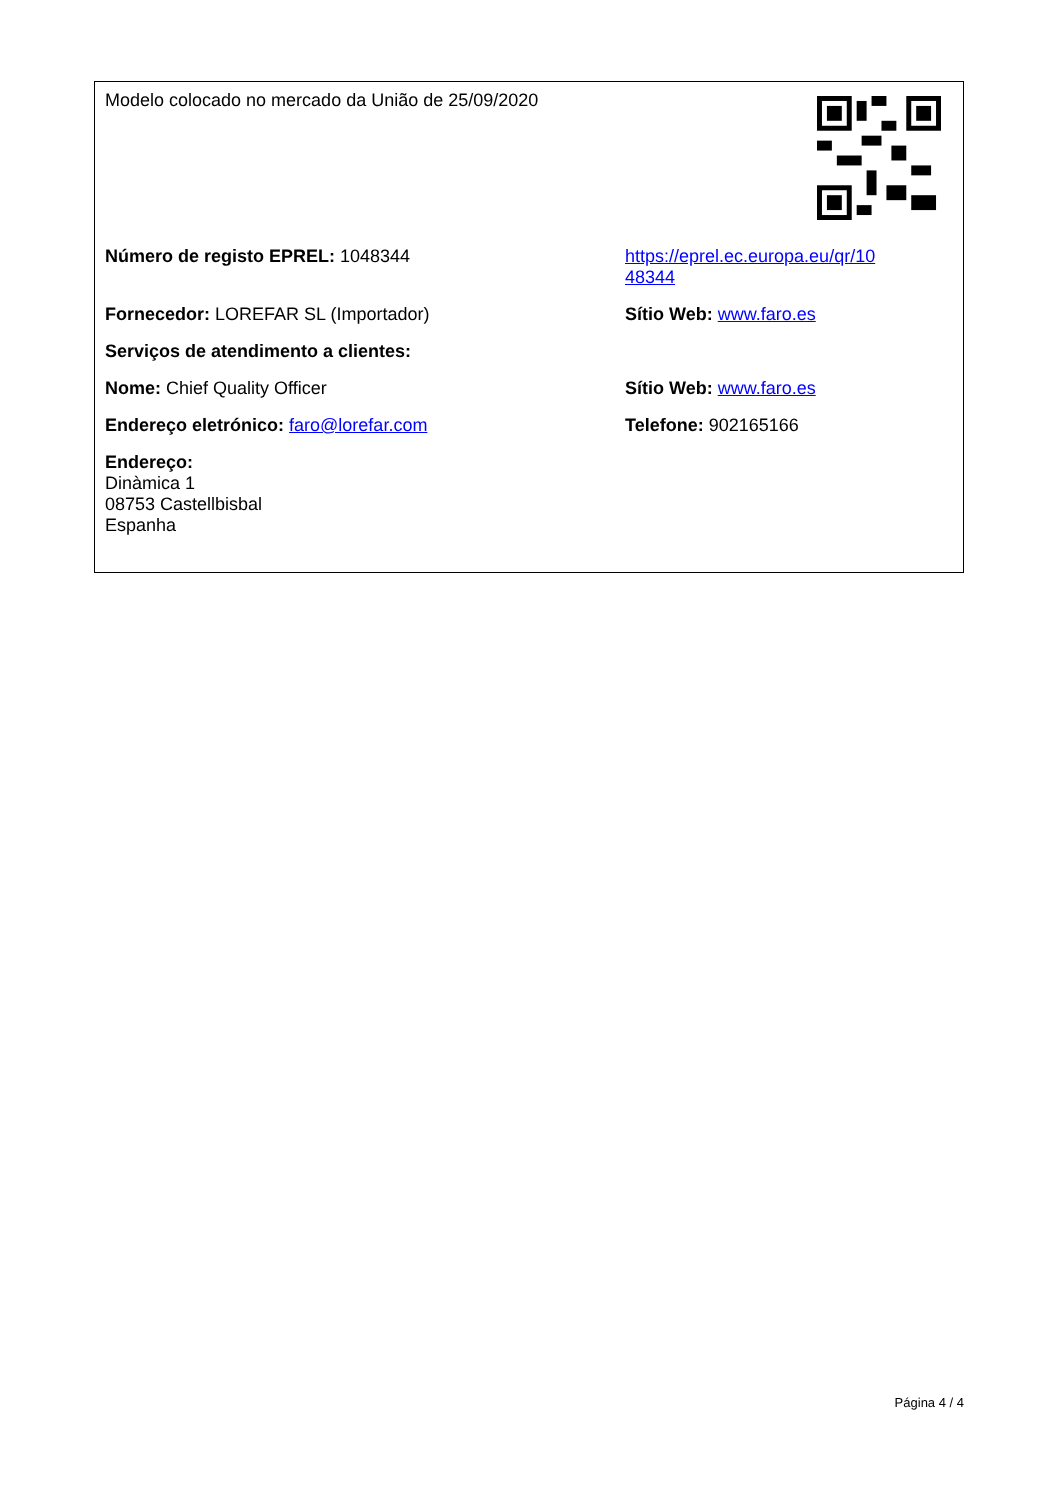| Modelo colocado no mercado da União de 25/09/2020 | |
| Número de registo EPREL: 1048344 | https://eprel.ec.europa.eu/qr/10 48344 |
| Fornecedor: LOREFAR SL (Importador) | Sítio Web: www.faro.es |
| Serviços de atendimento a clientes: | |
| Nome: Chief Quality Officer | Sítio Web: www.faro.es |
| Endereço eletrónico: faro@lorefar.com | Telefone: 902165166 |
| Endereço: Dinàmica 1 08753 Castellbisbal Espanha | |
Página 4 / 4